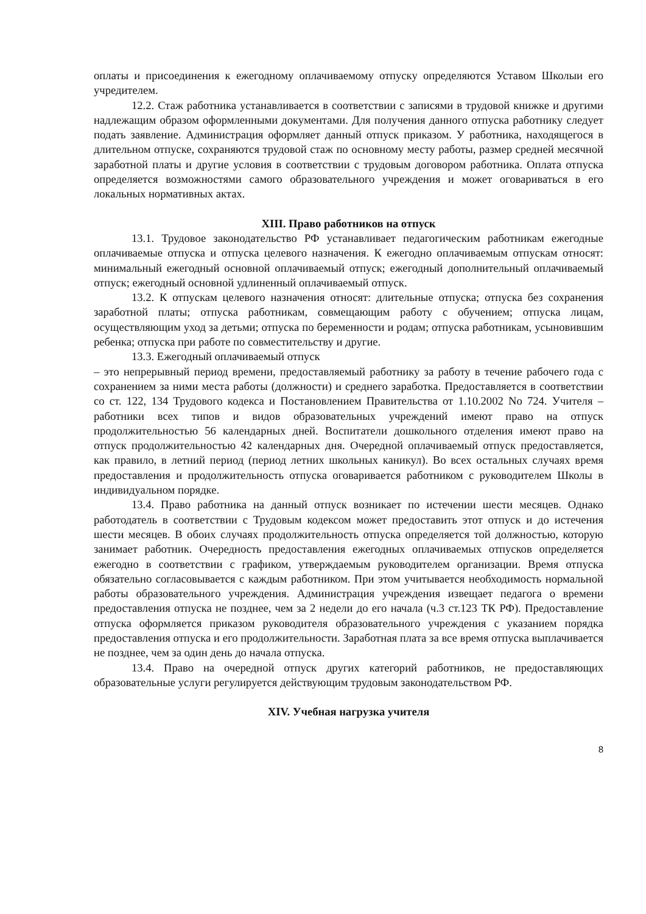оплаты и присоединения к ежегодному оплачиваемому отпуску определяются Уставом Школыи его учредителем.
12.2. Стаж работника устанавливается в соответствии с записями в трудовой книжке и другими надлежащим образом оформленными документами. Для получения данного отпуска работнику следует подать заявление. Администрация оформляет данный отпуск приказом. У работника, находящегося в длительном отпуске, сохраняются трудовой стаж по основному месту работы, размер средней месячной заработной платы и другие условия в соответствии с трудовым договором работника. Оплата отпуска определяется возможностями самого образовательного учреждения и может оговариваться в его локальных нормативных актах.
XIII. Право работников на отпуск
13.1. Трудовое законодательство РФ устанавливает педагогическим работникам ежегодные оплачиваемые отпуска и отпуска целевого назначения. К ежегодно оплачиваемым отпускам относят: минимальный ежегодный основной оплачиваемый отпуск; ежегодный дополнительный оплачиваемый отпуск; ежегодный основной удлиненный оплачиваемый отпуск.
13.2. К отпускам целевого назначения относят: длительные отпуска; отпуска без сохранения заработной платы; отпуска работникам, совмещающим работу с обучением; отпуска лицам, осуществляющим уход за детьми; отпуска по беременности и родам; отпуска работникам, усыновившим ребенка; отпуска при работе по совместительству и другие.
13.3. Ежегодный оплачиваемый отпуск
– это непрерывный период времени, предоставляемый работнику за работу в течение рабочего года с сохранением за ними места работы (должности) и среднего заработка. Предоставляется в соответствии со ст. 122, 134 Трудового кодекса и Постановлением Правительства от 1.10.2002 No 724. Учителя – работники всех типов и видов образовательных учреждений имеют право на отпуск продолжительностью 56 календарных дней. Воспитатели дошкольного отделения имеют право на отпуск продолжительностью 42 календарных дня. Очередной оплачиваемый отпуск предоставляется, как правило, в летний период (период летних школьных каникул). Во всех остальных случаях время предоставления и продолжительность отпуска оговаривается работником с руководителем Школы в индивидуальном порядке.
13.4. Право работника на данный отпуск возникает по истечении шести месяцев. Однако работодатель в соответствии с Трудовым кодексом может предоставить этот отпуск и до истечения шести месяцев. В обоих случаях продолжительность отпуска определяется той должностью, которую занимает работник. Очередность предоставления ежегодных оплачиваемых отпусков определяется ежегодно в соответствии с графиком, утверждаемым руководителем организации. Время отпуска обязательно согласовывается с каждым работником. При этом учитывается необходимость нормальной работы образовательного учреждения. Администрация учреждения извещает педагога о времени предоставления отпуска не позднее, чем за 2 недели до его начала (ч.3 ст.123 ТК РФ). Предоставление отпуска оформляется приказом руководителя образовательного учреждения с указанием порядка предоставления отпуска и его продолжительности. Заработная плата за все время отпуска выплачивается не позднее, чем за один день до начала отпуска.
13.4. Право на очередной отпуск других категорий работников, не предоставляющих образовательные услуги регулируется действующим трудовым законодательством РФ.
XIV. Учебная нагрузка учителя
8